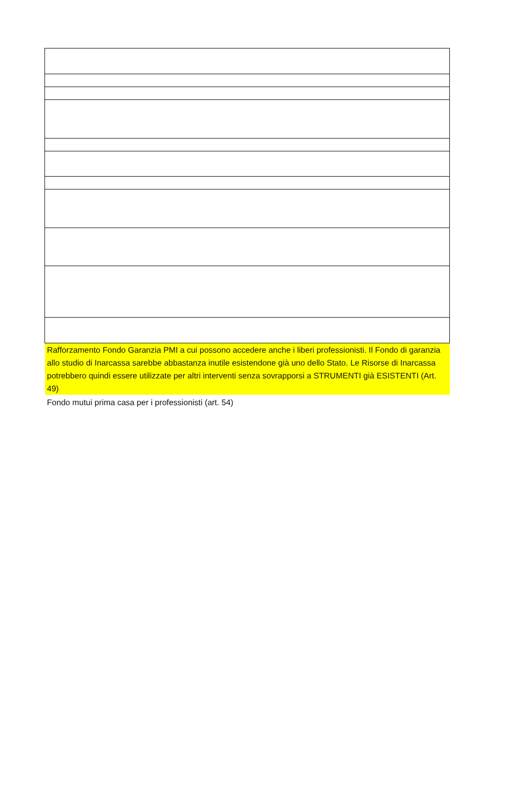Rafforzamento Fondo Garanzia PMI a cui possono accedere anche i liberi professionisti. Il Fondo di garanzia allo studio di Inarcassa sarebbe abbastanza inutile esistendone già uno dello Stato. Le Risorse di Inarcassa potrebbero quindi essere utilizzate per altri interventi senza sovrapporsi a STRUMENTI già ESISTENTI (Art. 49)
Fondo mutui prima casa per i professionisti (art. 54)